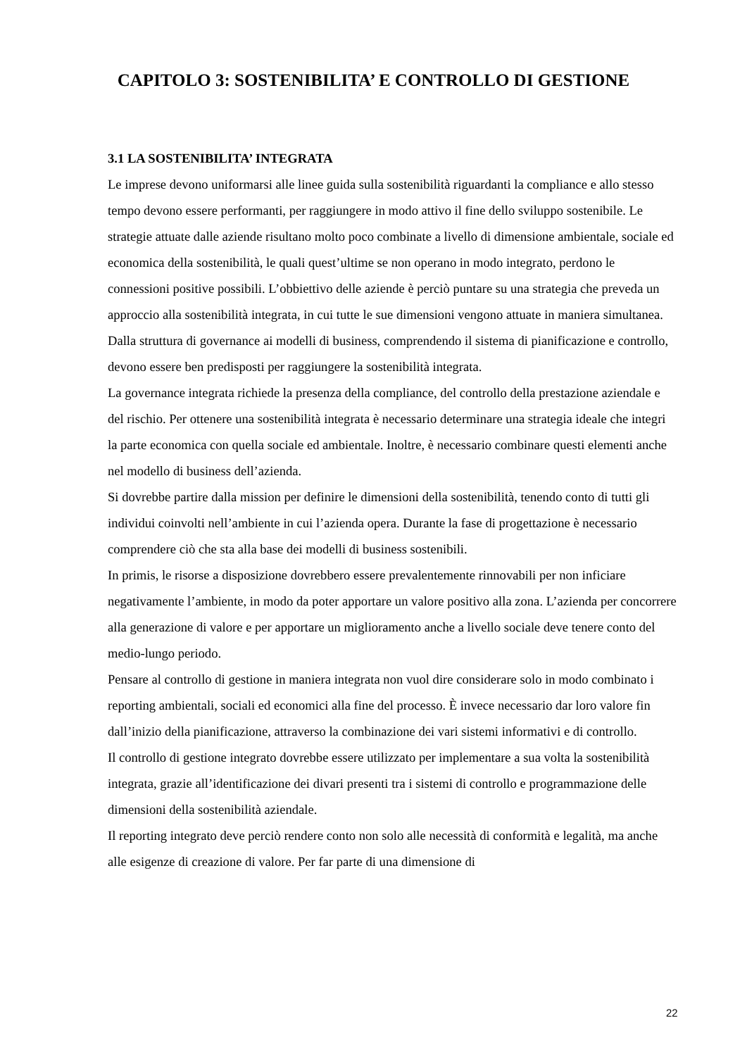CAPITOLO 3: SOSTENIBILITA’ E CONTROLLO DI GESTIONE
3.1 LA SOSTENIBILITA’ INTEGRATA
Le imprese devono uniformarsi alle linee guida sulla sostenibilità riguardanti la compliance e allo stesso tempo devono essere performanti, per raggiungere in modo attivo il fine dello sviluppo sostenibile. Le strategie attuate dalle aziende risultano molto poco combinate a livello di dimensione ambientale, sociale ed economica della sostenibilità, le quali quest’ultime se non operano in modo integrato, perdono le connessioni positive possibili. L’obbiettivo delle aziende è perciò puntare su una strategia che preveda un approccio alla sostenibilità integrata, in cui tutte le sue dimensioni vengono attuate in maniera simultanea. Dalla struttura di governance ai modelli di business, comprendendo il sistema di pianificazione e controllo, devono essere ben predisposti per raggiungere la sostenibilità integrata.
La governance integrata richiede la presenza della compliance, del controllo della prestazione aziendale e del rischio. Per ottenere una sostenibilità integrata è necessario determinare una strategia ideale che integri la parte economica con quella sociale ed ambientale. Inoltre, è necessario combinare questi elementi anche nel modello di business dell’azienda.
Si dovrebbe partire dalla mission per definire le dimensioni della sostenibilità, tenendo conto di tutti gli individui coinvolti nell’ambiente in cui l’azienda opera. Durante la fase di progettazione è necessario comprendere ciò che sta alla base dei modelli di business sostenibili.
In primis, le risorse a disposizione dovrebbero essere prevalentemente rinnovabili per non inficiare negativamente l’ambiente, in modo da poter apportare un valore positivo alla zona. L’azienda per concorrere alla generazione di valore e per apportare un miglioramento anche a livello sociale deve tenere conto del medio-lungo periodo.
Pensare al controllo di gestione in maniera integrata non vuol dire considerare solo in modo combinato i reporting ambientali, sociali ed economici alla fine del processo. È invece necessario dar loro valore fin dall’inizio della pianificazione, attraverso la combinazione dei vari sistemi informativi e di controllo.
Il controllo di gestione integrato dovrebbe essere utilizzato per implementare a sua volta la sostenibilità integrata, grazie all’identificazione dei divari presenti tra i sistemi di controllo e programmazione delle dimensioni della sostenibilità aziendale.
Il reporting integrato deve perciò rendere conto non solo alle necessità di conformità e legalità, ma anche alle esigenze di creazione di valore. Per far parte di una dimensione di
22